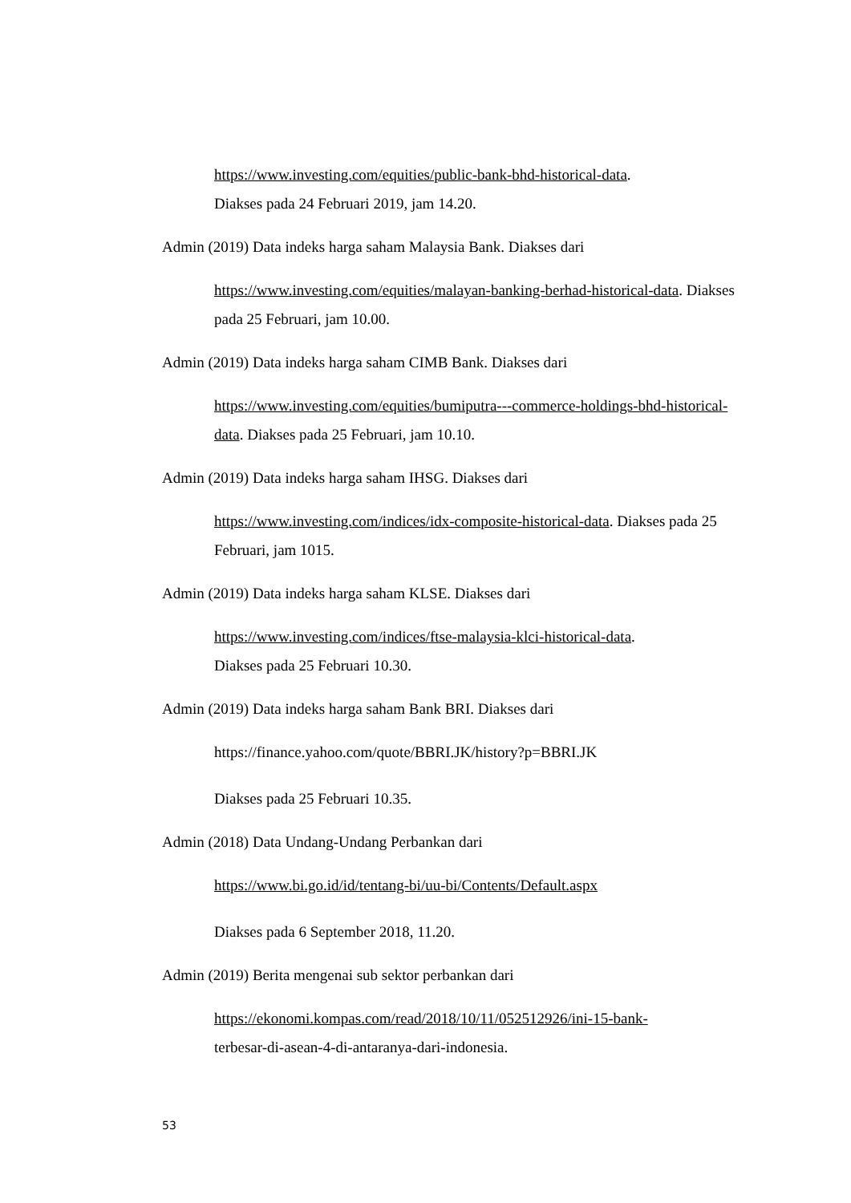https://www.investing.com/equities/public-bank-bhd-historical-data.
Diakses pada 24 Februari 2019, jam 14.20.
Admin (2019) Data indeks harga saham Malaysia Bank. Diakses dari
https://www.investing.com/equities/malayan-banking-berhad-historical-data. Diakses pada 25 Februari, jam 10.00.
Admin (2019) Data indeks harga saham CIMB Bank. Diakses dari
https://www.investing.com/equities/bumiputra---commerce-holdings-bhd-historical-data. Diakses pada 25 Februari, jam 10.10.
Admin (2019) Data indeks harga saham IHSG. Diakses dari
https://www.investing.com/indices/idx-composite-historical-data. Diakses pada 25 Februari, jam 1015.
Admin (2019) Data indeks harga saham KLSE. Diakses dari
https://www.investing.com/indices/ftse-malaysia-klci-historical-data.
Diakses pada 25 Februari 10.30.
Admin (2019) Data indeks harga saham Bank BRI. Diakses dari
https://finance.yahoo.com/quote/BBRI.JK/history?p=BBRI.JK
Diakses pada 25 Februari 10.35.
Admin (2018) Data Undang-Undang Perbankan dari
https://www.bi.go.id/id/tentang-bi/uu-bi/Contents/Default.aspx
Diakses pada 6 September 2018, 11.20.
Admin (2019) Berita mengenai sub sektor perbankan dari
https://ekonomi.kompas.com/read/2018/10/11/052512926/ini-15-bank-
terbesar-di-asean-4-di-antaranya-dari-indonesia.
53